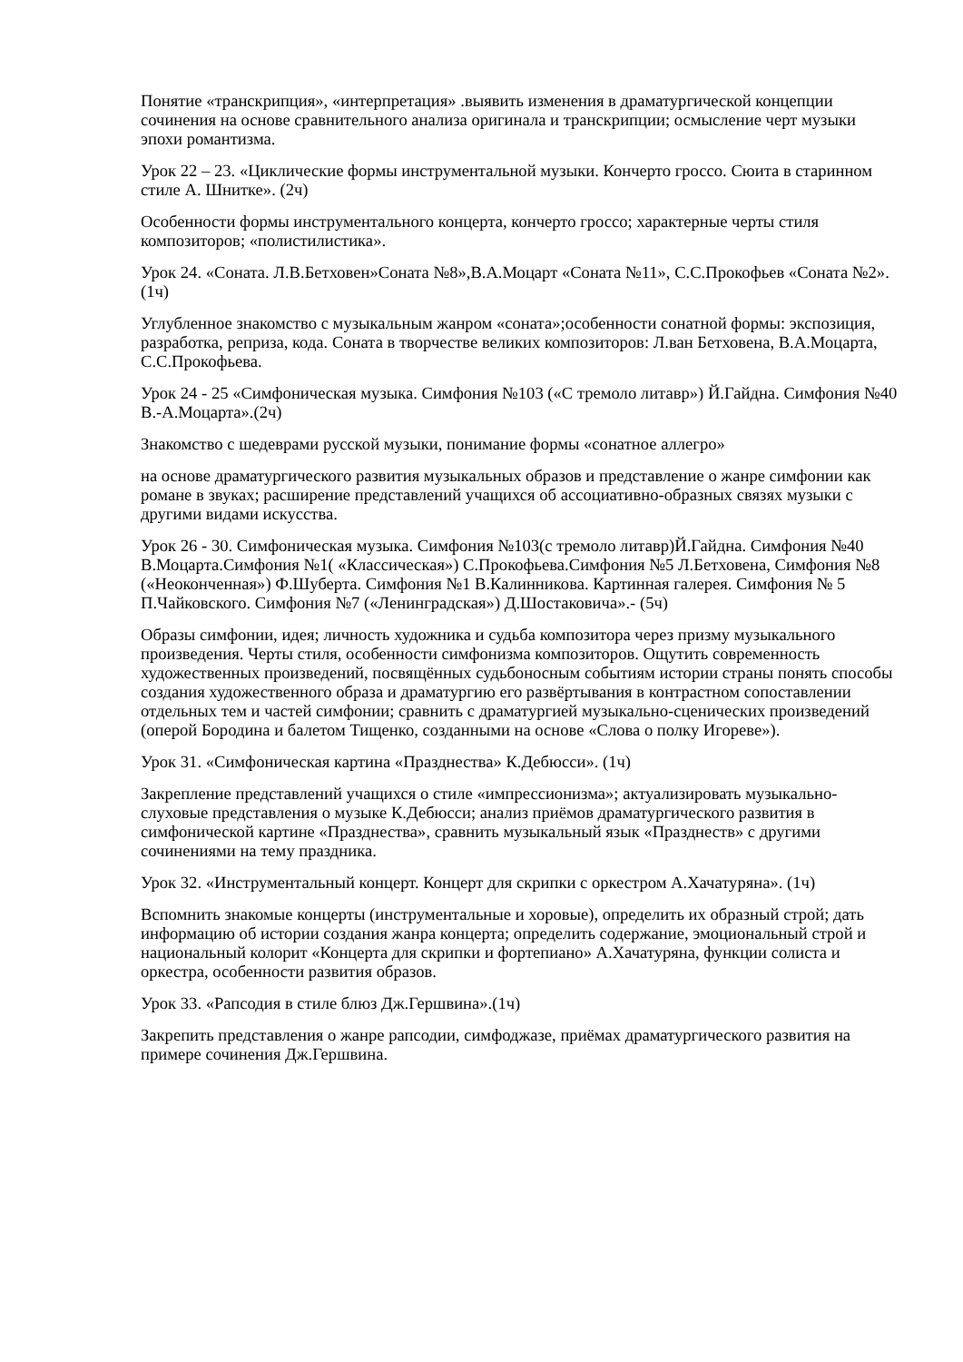Понятие «транскрипция», «интерпретация» .выявить изменения в драматургической концепции сочинения на основе сравнительного анализа оригинала и транскрипции; осмысление черт музыки эпохи романтизма.
Урок 22 – 23. «Циклические формы инструментальной музыки. Кончерто гроссо. Сюита в старинном стиле А. Шнитке». (2ч)
Особенности формы инструментального концерта, кончерто гроссо; характерные черты стиля композиторов; «полистилистика».
Урок 24. «Соната. Л.В.Бетховен»Соната №8»,В.А.Моцарт «Соната №11», С.С.Прокофьев «Соната №2».(1ч)
Углубленное знакомство с музыкальным жанром «соната»;особенности сонатной формы: экспозиция, разработка, реприза, кода. Соната в творчестве великих композиторов: Л.ван Бетховена, В.А.Моцарта, С.С.Прокофьева.
Урок 24 - 25 «Симфоническая музыка. Симфония №103 («С тремоло литавр») Й.Гайдна. Симфония №40 В.-А.Моцарта».(2ч)
Знакомство с шедеврами русской музыки, понимание формы «сонатное аллегро»
на основе драматургического развития музыкальных образов и представление о жанре симфонии как романе в звуках; расширение представлений учащихся об ассоциативно-образных связях музыки с другими видами искусства.
Урок 26 - 30. Симфоническая музыка. Симфония №103(с тремоло литавр)Й.Гайдна. Симфония №40 В.Моцарта.Симфония №1( «Классическая») С.Прокофьева.Симфония №5 Л.Бетховена, Симфония №8 («Неоконченная») Ф.Шуберта. Симфония №1 В.Калинникова. Картинная галерея. Симфония № 5 П.Чайковского. Симфония №7 («Ленинградская») Д.Шостаковича».- (5ч)
Образы симфонии, идея; личность художника и судьба композитора через призму музыкального произведения. Черты стиля, особенности симфонизма композиторов. Ощутить современность художественных произведений, посвящённых судьбоносным событиям истории страны понять способы создания художественного образа и драматургию его развёртывания в контрастном сопоставлении отдельных тем и частей симфонии; сравнить с драматургией музыкально-сценических произведений (оперой Бородина и балетом Тищенко, созданными на основе «Слова о полку Игореве»).
Урок 31. «Симфоническая картина «Празднества» К.Дебюсси». (1ч)
Закрепление представлений учащихся о стиле «импрессионизма»; актуализировать музыкально-слуховые представления о музыке К.Дебюсси; анализ приёмов драматургического развития в симфонической картине «Празднества», сравнить музыкальный язык «Празднеств» с другими сочинениями на тему праздника.
Урок 32. «Инструментальный концерт. Концерт для скрипки с оркестром А.Хачатуряна». (1ч)
Вспомнить знакомые концерты (инструментальные и хоровые), определить их образный строй; дать информацию об истории создания жанра концерта; определить содержание, эмоциональный строй и национальный колорит «Концерта для скрипки и фортепиано» А.Хачатуряна, функции солиста и оркестра, особенности развития образов.
Урок 33. «Рапсодия в стиле блюз Дж.Гершвина».(1ч)
Закрепить представления о жанре рапсодии, симфоджазе, приёмах драматургического развития на примере сочинения Дж.Гершвина.